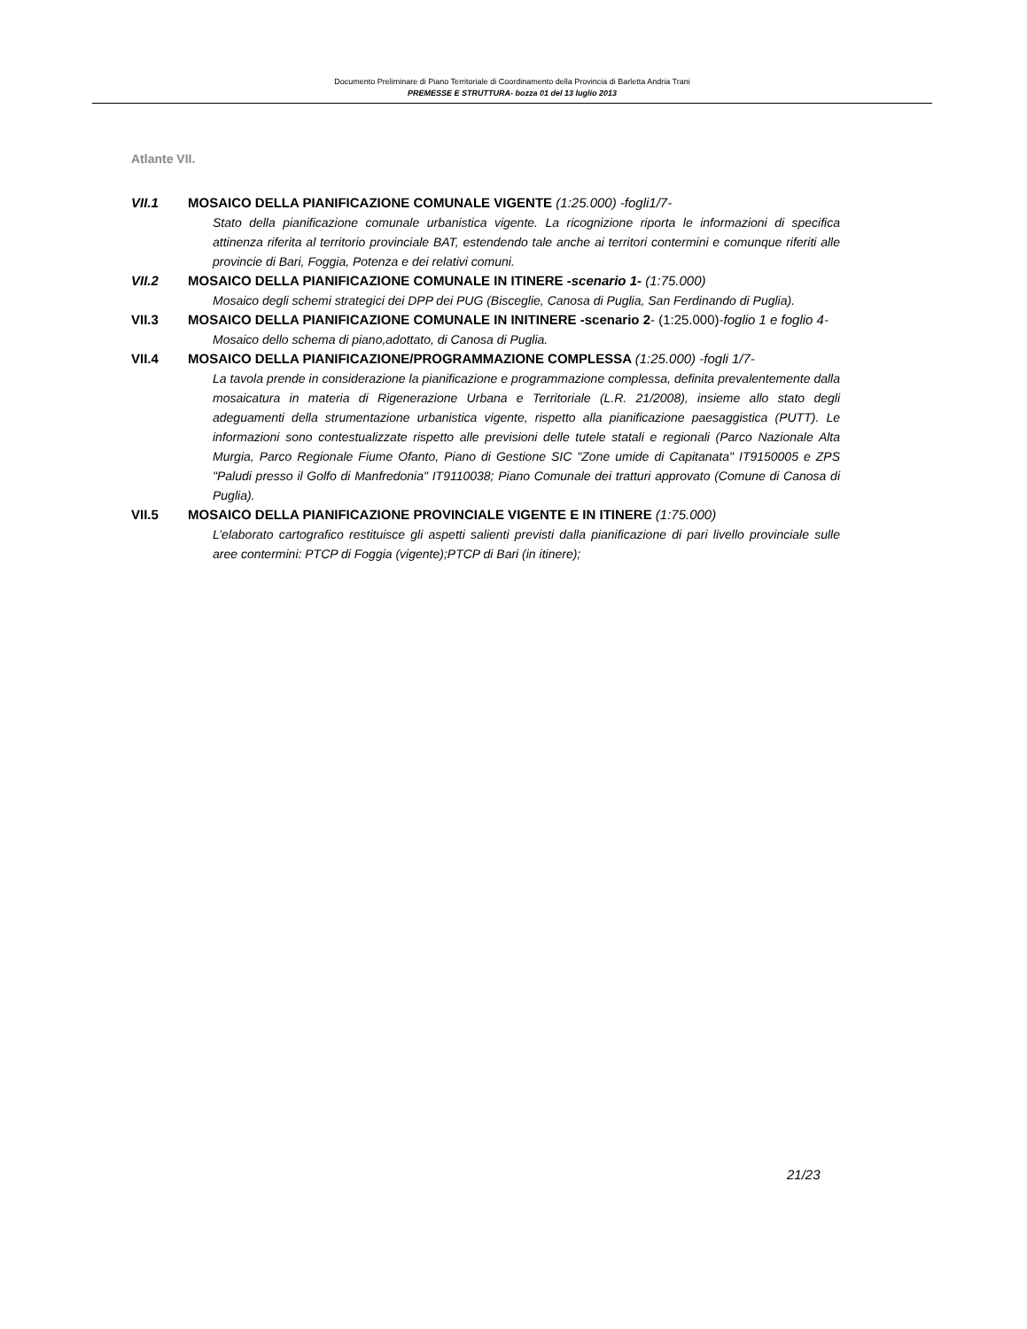Documento Preliminare di Piano Territoriale di Coordinamento della Provincia di Barletta Andria Trani
PREMESSE E STRUTTURA- bozza 01 del 13 luglio 2013
Atlante VII.
VII.1 MOSAICO DELLA PIANIFICAZIONE COMUNALE VIGENTE (1:25.000) -fogli1/7-
Stato della pianificazione comunale urbanistica vigente. La ricognizione riporta le informazioni di specifica attinenza riferita al territorio provinciale BAT, estendendo tale anche ai territori contermini e comunque riferiti alle provincie di Bari, Foggia, Potenza e dei relativi comuni.
VII.2 MOSAICO DELLA PIANIFICAZIONE COMUNALE IN ITINERE -scenario 1- (1:75.000)
Mosaico degli schemi strategici dei DPP dei PUG (Bisceglie, Canosa di Puglia, San Ferdinando di Puglia).
VII.3 MOSAICO DELLA PIANIFICAZIONE COMUNALE IN INITINERE -scenario 2- (1:25.000)-foglio 1 e foglio 4-
Mosaico dello schema di piano,adottato, di Canosa di Puglia.
VII.4 MOSAICO DELLA PIANIFICAZIONE/PROGRAMMAZIONE COMPLESSA (1:25.000) -fogli 1/7-
La tavola prende in considerazione la pianificazione e programmazione complessa, definita prevalentemente dalla mosaicatura in materia di Rigenerazione Urbana e Territoriale (L.R. 21/2008), insieme allo stato degli adeguamenti della strumentazione urbanistica vigente, rispetto alla pianificazione paesaggistica (PUTT). Le informazioni sono contestualizzate rispetto alle previsioni delle tutele statali e regionali (Parco Nazionale Alta Murgia, Parco Regionale Fiume Ofanto, Piano di Gestione SIC "Zone umide di Capitanata" IT9150005 e ZPS "Paludi presso il Golfo di Manfredonia" IT9110038; Piano Comunale dei tratturi approvato (Comune di Canosa di Puglia).
VII.5 MOSAICO DELLA PIANIFICAZIONE PROVINCIALE VIGENTE E IN ITINERE (1:75.000)
L’elaborato cartografico restituisce gli aspetti salienti previsti dalla pianificazione di pari livello provinciale sulle aree contermini: PTCP di Foggia (vigente);PTCP di Bari (in itinere);
21/23